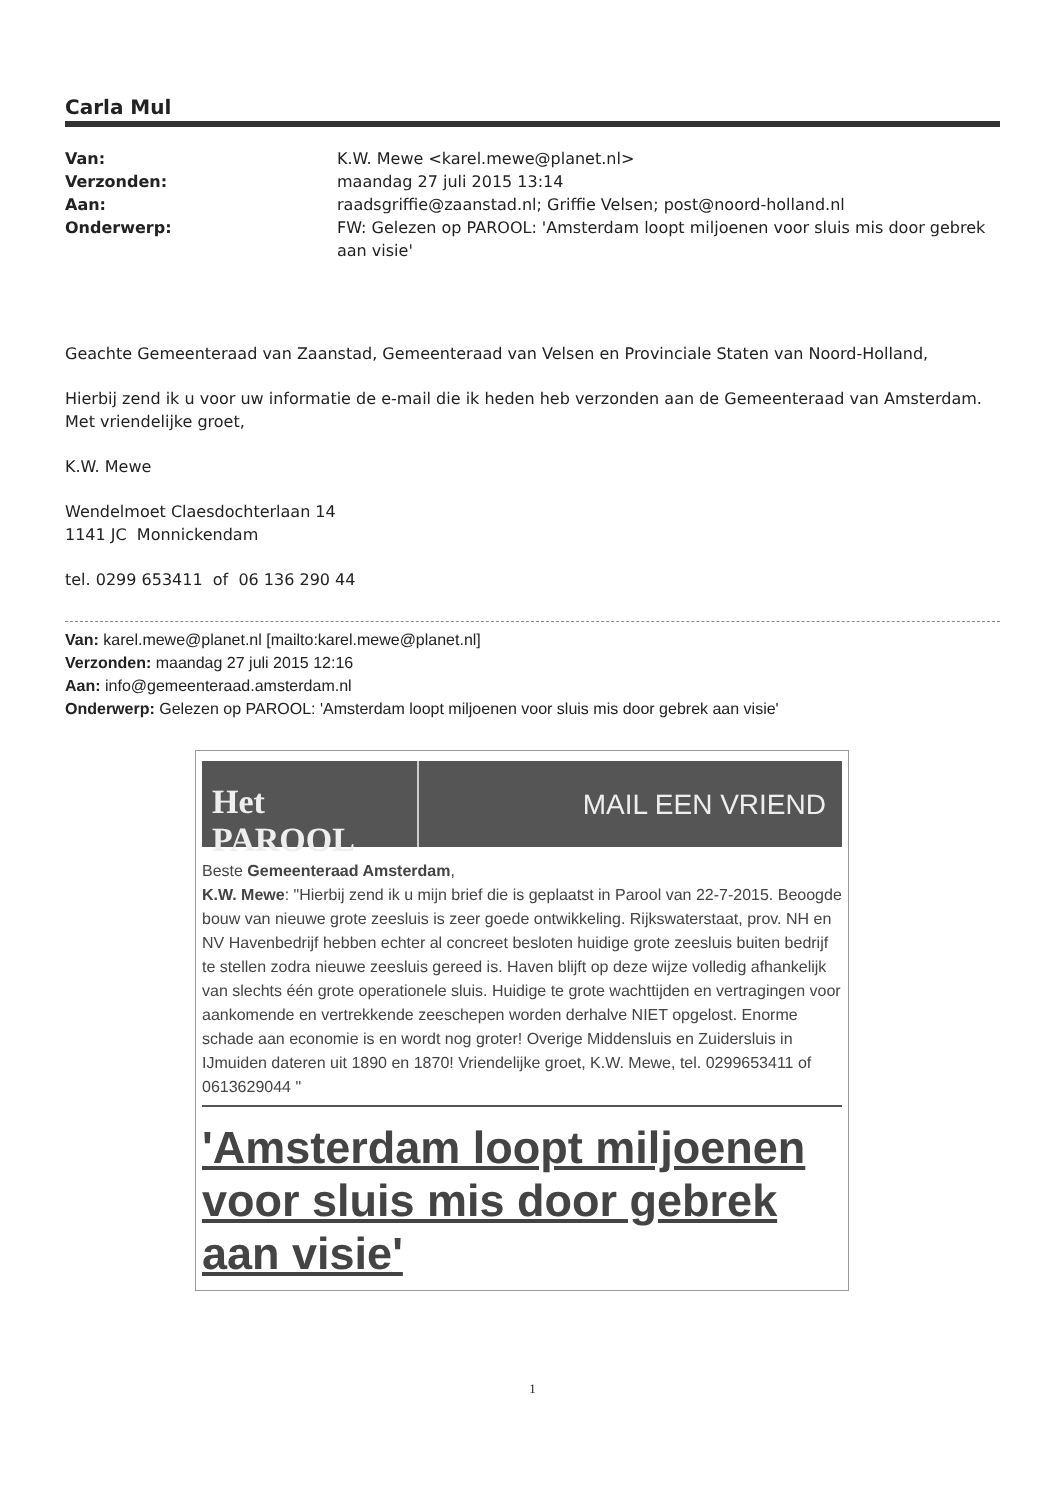Carla Mul
Van: K.W. Mewe <karel.mewe@planet.nl> Verzonden: maandag 27 juli 2015 13:14 Aan: raadsgriffie@zaanstad.nl; Griffie Velsen; post@noord-holland.nl Onderwerp: FW: Gelezen op PAROOL: 'Amsterdam loopt miljoenen voor sluis mis door gebrek aan visie'
Geachte Gemeenteraad van Zaanstad, Gemeenteraad van Velsen en Provinciale Staten van Noord-Holland,
Hierbij zend ik u voor uw informatie de e-mail die ik heden heb verzonden aan de Gemeenteraad van Amsterdam.
Met vriendelijke groet,
K.W. Mewe
Wendelmoet Claesdochterlaan 14
1141 JC Monnickendam
tel. 0299 653411 of 06 136 290 44
Van: karel.mewe@planet.nl [mailto:karel.mewe@planet.nl]
Verzonden: maandag 27 juli 2015 12:16
Aan: info@gemeenteraad.amsterdam.nl
Onderwerp: Gelezen op PAROOL: 'Amsterdam loopt miljoenen voor sluis mis door gebrek aan visie'
Het PAROOL
MAIL EEN VRIEND
Beste Gemeenteraad Amsterdam,
K.W. Mewe: "Hierbij zend ik u mijn brief die is geplaatst in Parool van 22-7-2015. Beoogde bouw van nieuwe grote zeesluis is zeer goede ontwikkeling. Rijkswaterstaat, prov. NH en NV Havenbedrijf hebben echter al concreet besloten huidige grote zeesluis buiten bedrijf te stellen zodra nieuwe zeesluis gereed is. Haven blijft op deze wijze volledig afhankelijk van slechts één grote operationele sluis. Huidige te grote wachttijden en vertragingen voor aankomende en vertrekkende zeeschepen worden derhalve NIET opgelost. Enorme schade aan economie is en wordt nog groter! Overige Middensluis en Zuidersluis in IJmuiden dateren uit 1890 en 1870! Vriendelijke groet, K.W. Mewe, tel. 0299653411 of 0613629044 "
'Amsterdam loopt miljoenen voor sluis mis door gebrek aan visie'
1